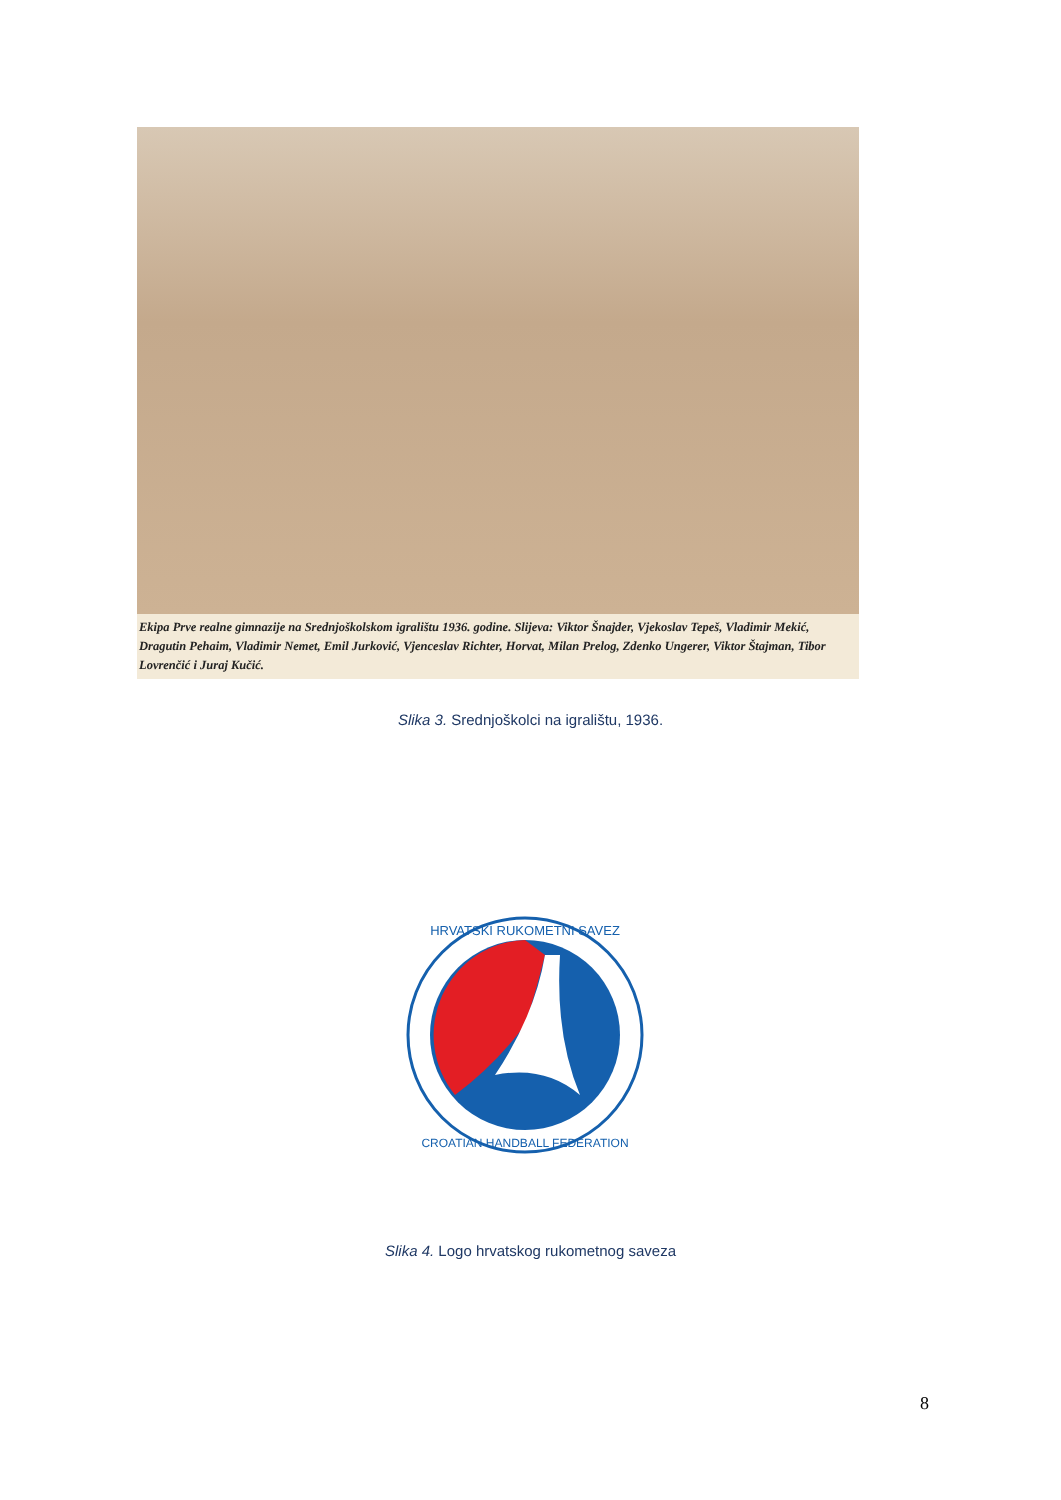Ekipa Prve realne gimnazije na Srednjoškolskom igralištu 1936. godine. Slijeva: Viktor Šnajder, Vjekoslav Tepeš, Vladimir Mekić, Dragutin Pehaim, Vladimir Nemet, Emil Jurković, Vjenceslav Richter, Horvat, Milan Prelog, Zdenko Ungerer, Viktor Štajman, Tibor Lovrenčić i Juraj Kučić.
Slika 3. Srednjoškolci na igralištu, 1936.
HRVATSKI RUKOMETNI SAVEZ
CROATIAN HANDBALL FEDERATION
Slika 4. Logo hrvatskog rukometnog saveza
8